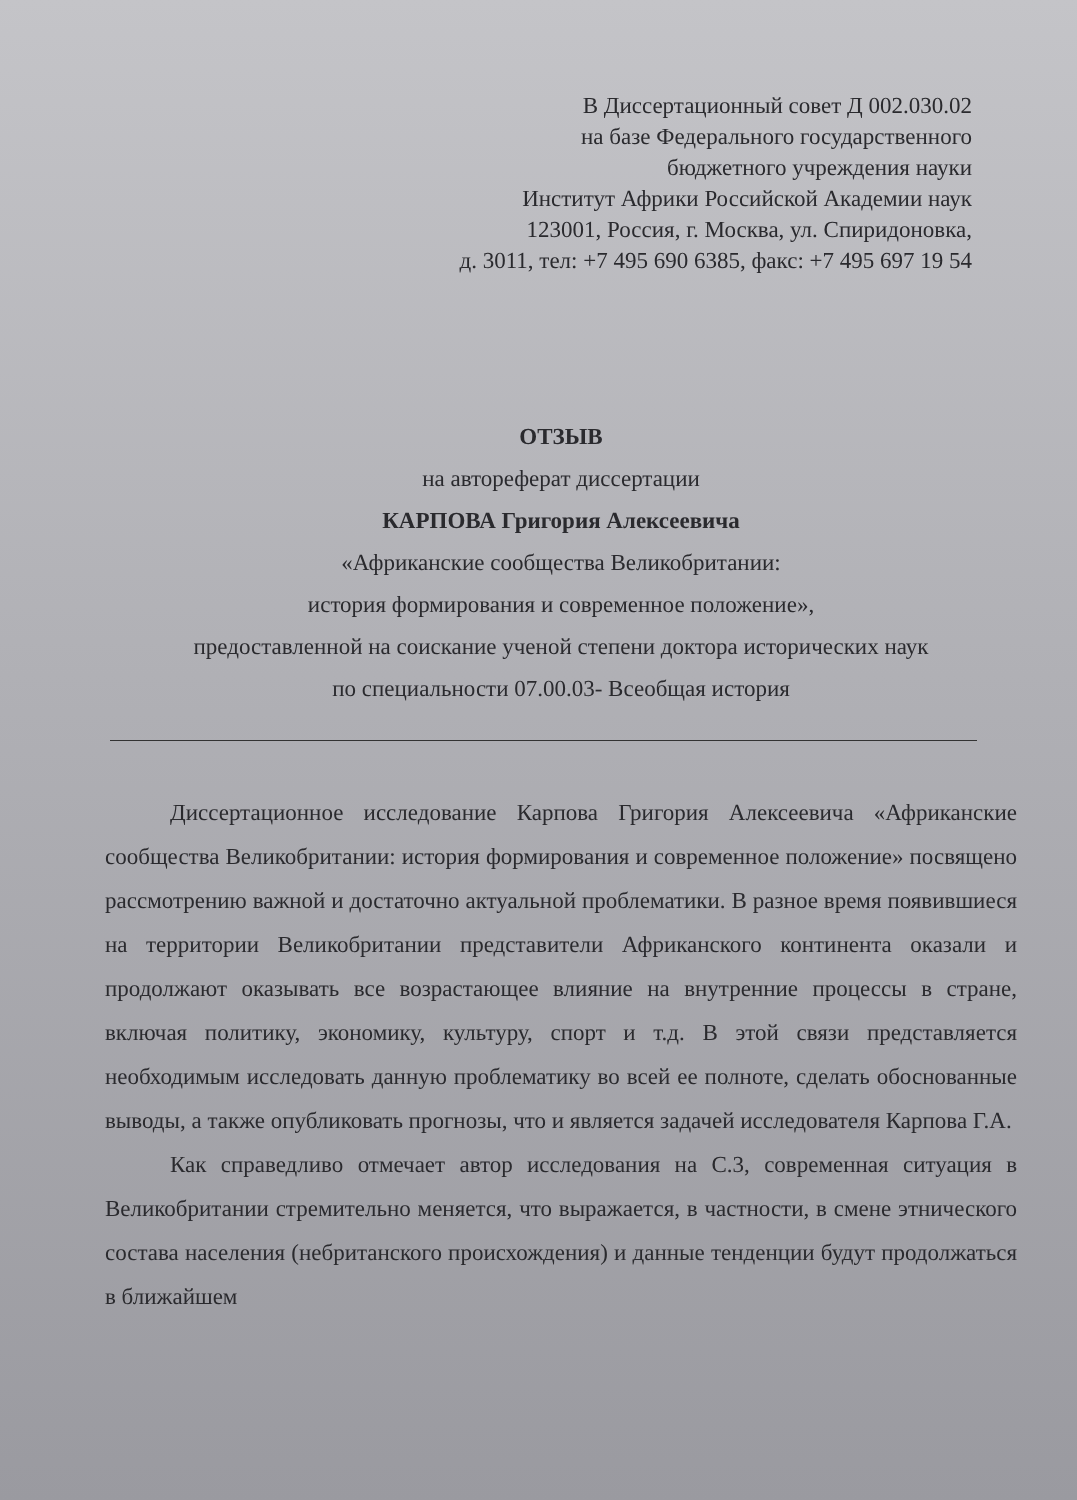В Диссертационный совет Д 002.030.02
на базе Федерального государственного
бюджетного учреждения науки
Институт Африки Российской Академии наук
123001, Россия, г. Москва, ул. Спиридоновка,
д. 3011, тел: +7 495 690 6385, факс: +7 495 697 19 54
ОТЗЫВ
на автореферат диссертации
КАРПОВА Григория Алексеевича
«Африканские сообщества Великобритании:
история формирования и современное положение»,
предоставленной на соискание ученой степени доктора исторических наук
по специальности 07.00.03- Всеобщая история
Диссертационное исследование Карпова Григория Алексеевича «Африканские сообщества Великобритании: история формирования и современное положение» посвящено рассмотрению важной и достаточно актуальной проблематики. В разное время появившиеся на территории Великобритании представители Африканского континента оказали и продолжают оказывать все возрастающее влияние на внутренние процессы в стране, включая политику, экономику, культуру, спорт и т.д. В этой связи представляется необходимым исследовать данную проблематику во всей ее полноте, сделать обоснованные выводы, а также опубликовать прогнозы, что и является задачей исследователя Карпова Г.А.
Как справедливо отмечает автор исследования на С.3, современная ситуация в Великобритании стремительно меняется, что выражается, в частности, в смене этнического состава населения (небританского происхождения) и данные тенденции будут продолжаться в ближайшем